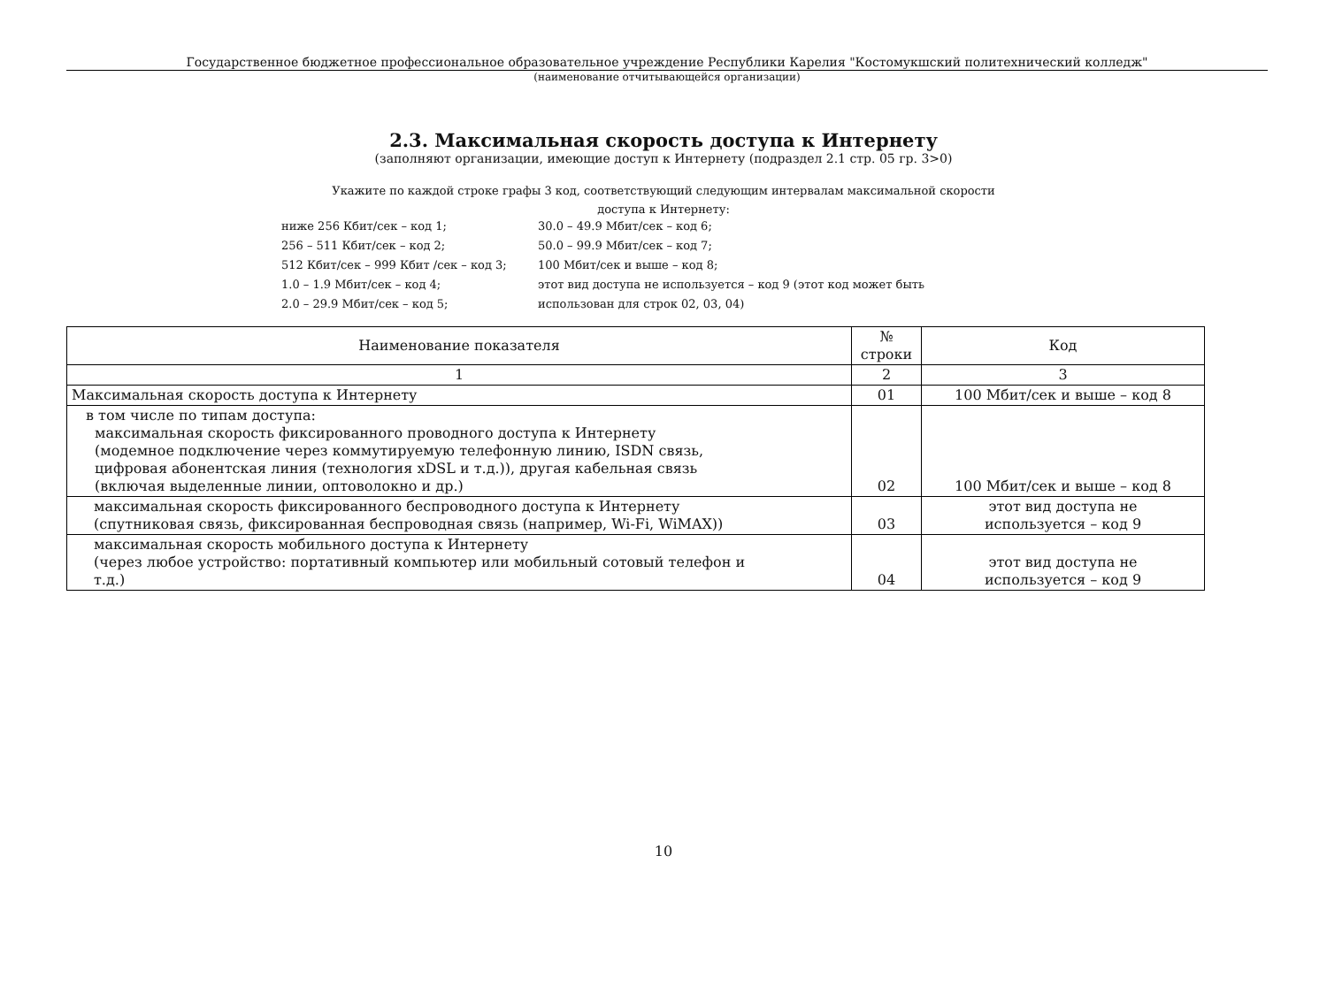Государственное бюджетное профессиональное образовательное учреждение Республики Карелия "Костомукшский политехнический колледж"
(наименование отчитывающейся организации)
2.3. Максимальная скорость доступа к Интернету
(заполняют организации, имеющие доступ к Интернету (подраздел 2.1 стр. 05 гр. 3>0)
Укажите по каждой строке графы 3 код, соответствующий следующим интервалам максимальной скорости
доступа к Интернету:
| ниже 256 Кбит/сек – код 1; | 30.0 – 49.9 Мбит/сек – код 6; |
| 256 – 511 Кбит/сек – код 2; | 50.0 – 99.9 Мбит/сек – код 7; |
| 512 Кбит/сек – 999 Кбит /сек – код 3; | 100 Мбит/сек и выше – код 8; |
| 1.0 – 1.9 Мбит/сек – код 4; | этот вид доступа не используется – код 9 (этот код может быть |
| 2.0 – 29.9 Мбит/сек – код 5; | использован для строк 02, 03, 04) |
| Наименование показателя | № строки | Код |
| --- | --- | --- |
| 1 | 2 | 3 |
| Максимальная скорость доступа к Интернету | 01 | 100 Мбит/сек и выше – код 8 |
| в том числе по типам доступа: максимальная скорость фиксированного проводного доступа к Интернету (модемное подключение через коммутируемую телефонную линию, ISDN связь, цифровая абонентская линия (технология xDSL и т.д.)), другая кабельная связь (включая выделенные линии, оптоволокно и др.) | 02 | 100 Мбит/сек и выше – код 8 |
| максимальная скорость фиксированного беспроводного доступа к Интернету (спутниковая связь, фиксированная беспроводная связь (например, Wi-Fi, WiMAX)) | 03 | этот вид доступа не используется – код 9 |
| максимальная скорость мобильного доступа к Интернету (через любое устройство: портативный компьютер или мобильный сотовый телефон и т.д.) | 04 | этот вид доступа не используется – код 9 |
10